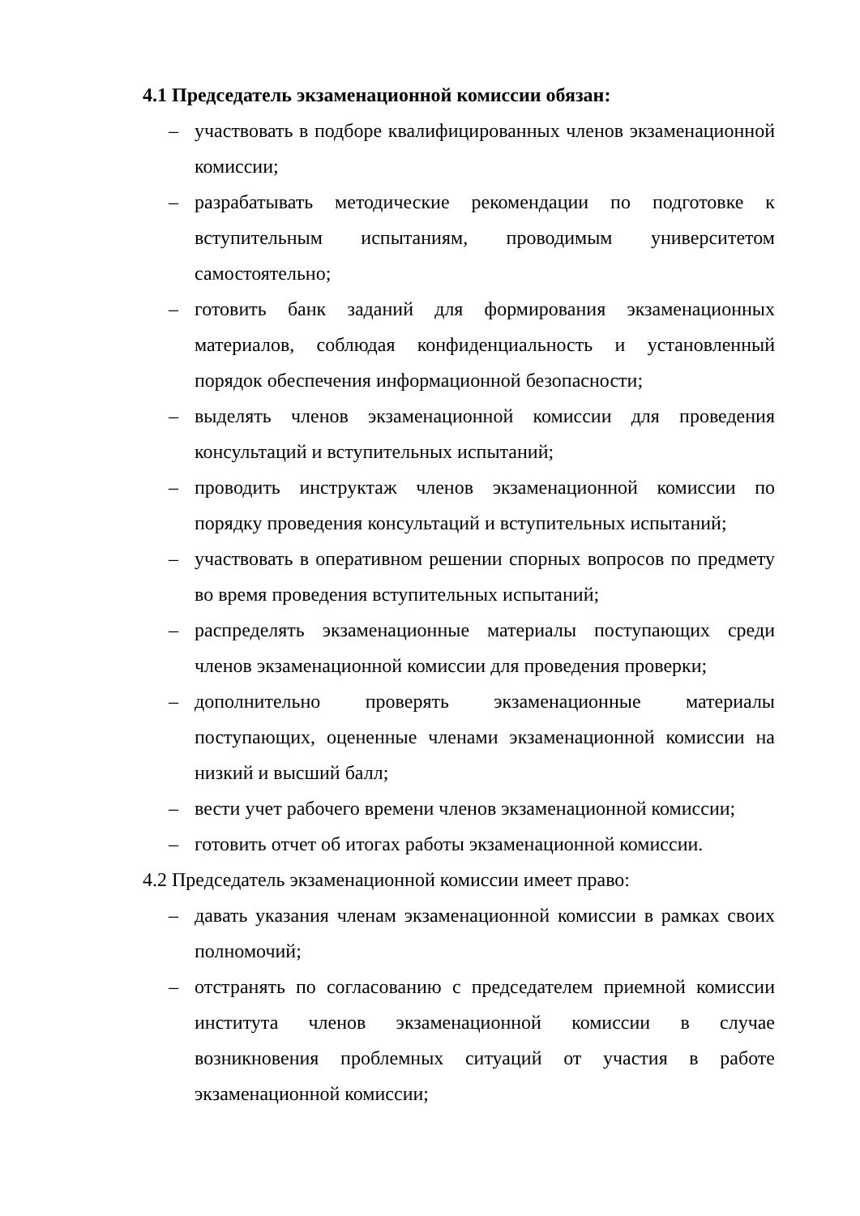4.1 Председатель экзаменационной комиссии обязан:
– участвовать в подборе квалифицированных членов экзаменационной комиссии;
– разрабатывать методические рекомендации по подготовке к вступительным испытаниям, проводимым университетом самостоятельно;
– готовить банк заданий для формирования экзаменационных материалов, соблюдая конфиденциальность и установленный порядок обеспечения информационной безопасности;
– выделять членов экзаменационной комиссии для проведения консультаций и вступительных испытаний;
– проводить инструктаж членов экзаменационной комиссии по порядку проведения консультаций и вступительных испытаний;
– участвовать в оперативном решении спорных вопросов по предмету во время проведения вступительных испытаний;
– распределять экзаменационные материалы поступающих среди членов экзаменационной комиссии для проведения проверки;
– дополнительно проверять экзаменационные материалы поступающих, оцененные членами экзаменационной комиссии на низкий и высший балл;
– вести учет рабочего времени членов экзаменационной комиссии;
– готовить отчет об итогах работы экзаменационной комиссии.
4.2 Председатель экзаменационной комиссии имеет право:
– давать указания членам экзаменационной комиссии в рамках своих полномочий;
– отстранять по согласованию с председателем приемной комиссии института членов экзаменационной комиссии в случае возникновения проблемных ситуаций от участия в работе экзаменационной комиссии;